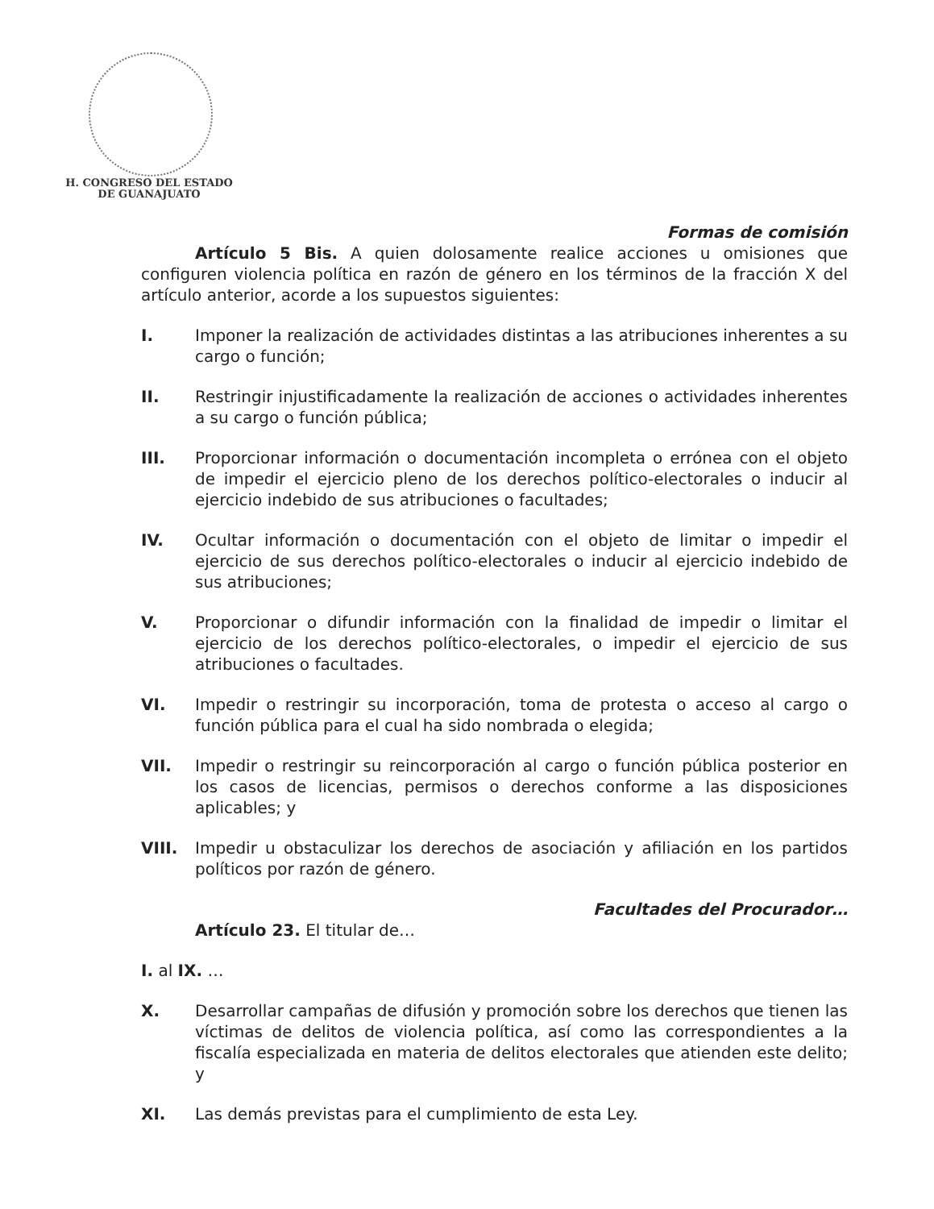H. CONGRESO DEL ESTADO
DE GUANAJUATO
Formas de comisión
Artículo 5 Bis. A quien dolosamente realice acciones u omisiones que configuren violencia política en razón de género en los términos de la fracción X del artículo anterior, acorde a los supuestos siguientes:
I. Imponer la realización de actividades distintas a las atribuciones inherentes a su cargo o función;
II. Restringir injustificadamente la realización de acciones o actividades inherentes a su cargo o función pública;
III. Proporcionar información o documentación incompleta o errónea con el objeto de impedir el ejercicio pleno de los derechos político-electorales o inducir al ejercicio indebido de sus atribuciones o facultades;
IV. Ocultar información o documentación con el objeto de limitar o impedir el ejercicio de sus derechos político-electorales o inducir al ejercicio indebido de sus atribuciones;
V. Proporcionar o difundir información con la finalidad de impedir o limitar el ejercicio de los derechos político-electorales, o impedir el ejercicio de sus atribuciones o facultades.
VI. Impedir o restringir su incorporación, toma de protesta o acceso al cargo o función pública para el cual ha sido nombrada o elegida;
VII. Impedir o restringir su reincorporación al cargo o función pública posterior en los casos de licencias, permisos o derechos conforme a las disposiciones aplicables; y
VIII. Impedir u obstaculizar los derechos de asociación y afiliación en los partidos políticos por razón de género.
Facultades del Procurador…
Artículo 23. El titular de…
I. al IX. …
X. Desarrollar campañas de difusión y promoción sobre los derechos que tienen las víctimas de delitos de violencia política, así como las correspondientes a la fiscalía especializada en materia de delitos electorales que atienden este delito; y
XI. Las demás previstas para el cumplimiento de esta Ley.